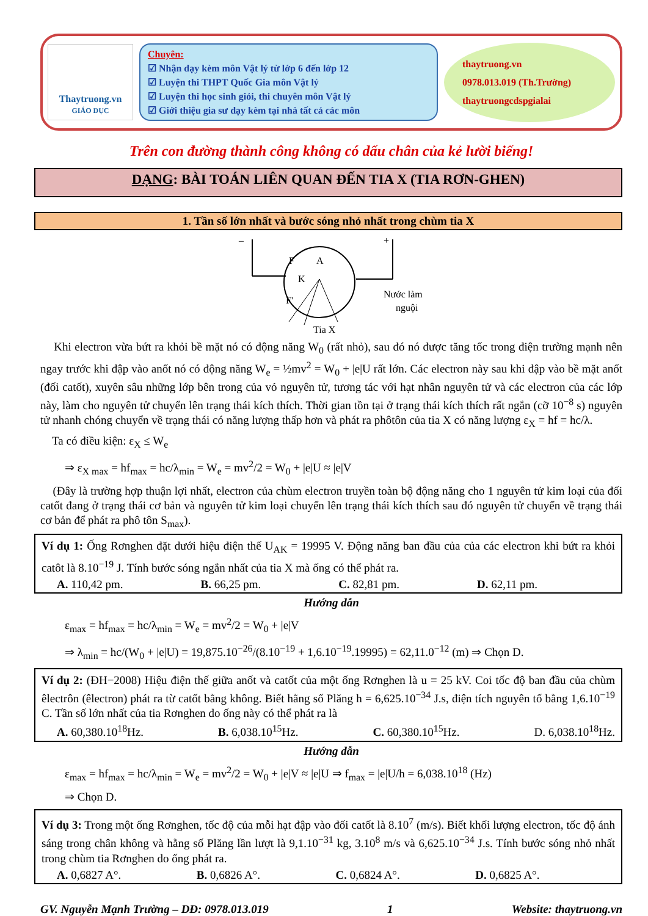Thaytruong.vn
GIÁO DỤC
Chuyên:
☑ Nhận dạy kèm môn Vật lý từ lớp 6 đến lớp 12
☑ Luyện thi THPT Quốc Gia môn Vật lý
☑ Luyện thi học sinh giỏi, thi chuyên môn Vật lý
☑ Giới thiệu gia sư dạy kèm tại nhà tất cả các môn
thaytruong.vn
0978.013.019 (Th.Trường)
thaytruongcdspgialai
Trên con đường thành công không có dấu chân của kẻ lười biếng!
DẠNG: BÀI TOÁN LIÊN QUAN ĐẾN TIA X (TIA RƠN-GHEN)
1. Tần số lớn nhất và bước sóng nhỏ nhất trong chùm tia X
F
K
A
F'
–
+
Nước làm
nguội
Tia X
Khi electron vừa bứt ra khỏi bề mặt nó có động năng W<sub>0</sub> (rất nhỏ), sau đó nó được tăng tốc trong điện trường mạnh nên ngay trước khi đập vào anốt nó có động năng W<sub>e</sub> = ½mv<sup>2</sup> = W<sub>0</sub> + |e|U rất lớn. Các electron này sau khi đập vào bề mặt anốt (đối catốt), xuyên sâu những lớp bên trong của vỏ nguyên tử, tương tác với hạt nhân nguyên tử và các electron của các lớp này, làm cho nguyên tử chuyển lên trạng thái kích thích. Thời gian tồn tại ở trạng thái kích thích rất ngắn (cỡ 10<sup>−8</sup> s) nguyên tử nhanh chóng chuyển về trạng thái có năng lượng thấp hơn và phát ra phôtôn của tia X có năng lượng ε<sub>X</sub> = hf = hc/λ.
Ta có điều kiện: ε<sub>X</sub> ≤ W<sub>e</sub>
⇒ ε<sub>X max</sub> = hf<sub>max</sub> = hc/λ<sub>min</sub> = W<sub>e</sub> = mv<sup>2</sup>/2 = W<sub>0</sub> + |e|U ≈ |e|V
(Đây là trường hợp thuận lợi nhất, electron của chùm electron truyền toàn bộ động năng cho 1 nguyên tử kim loại của đối catốt đang ở trạng thái cơ bản và nguyên tử kim loại chuyển lên trạng thái kích thích sau đó nguyên tử chuyển về trạng thái cơ bản để phát ra phô tôn S<sub>max</sub>).
Ví dụ 1: Ống Rơnghen đặt dưới hiệu điện thế U<sub>AK</sub> = 19995 V. Động năng ban đầu của của các electron khi bứt ra khỏi catôt là 8.10<sup>−19</sup> J. Tính bước sóng ngắn nhất của tia X mà ống có thể phát ra.
A. 110,42 pm. B. 66,25 pm. C. 82,81 pm. D. 62,11 pm.
Hướng dẫn
ε<sub>max</sub> = hf<sub>max</sub> = hc/λ<sub>min</sub> = W<sub>e</sub> = mv<sup>2</sup>/2 = W<sub>0</sub> + |e|V
⇒ λ<sub>min</sub> = hc/(W<sub>0</sub> + |e|U) = 19,875.10<sup>−26</sup>/(8.10<sup>−19</sup> + 1,6.10<sup>−19</sup>.19995) = 62,11.0<sup>−12</sup> (m) ⇒ Chọn D.
Ví dụ 2: (ĐH−2008) Hiệu điện thế giữa anốt và catốt của một ống Rơnghen là u = 25 kV. Coi tốc độ ban đầu của chùm êlectrôn (êlectron) phát ra từ catốt bằng không. Biết hằng số Plăng h = 6,625.10<sup>−34</sup> J.s, điện tích nguyên tố bằng 1,6.10<sup>−19</sup> C. Tần số lớn nhất của tia Rơnghen do ống này có thể phát ra là
A. 60,380.10<sup>18</sup>Hz. B. 6,038.10<sup>15</sup>Hz. C. 60,380.10<sup>15</sup>Hz. D. 6,038.10<sup>18</sup>Hz.
Hướng dẫn
ε<sub>max</sub> = hf<sub>max</sub> = hc/λ<sub>min</sub> = W<sub>e</sub> = mv<sup>2</sup>/2 = W<sub>0</sub> + |e|V ≈ |e|U ⇒ f<sub>max</sub> = |e|U/h = 6,038.10<sup>18</sup> (Hz)
⇒ Chọn D.
Ví dụ 3: Trong một ống Rơnghen, tốc độ của mỗi hạt đập vào đối catốt là 8.10<sup>7</sup> (m/s). Biết khối lượng electron, tốc độ ánh sáng trong chân không và hằng số Plăng lần lượt là 9,1.10<sup>−31</sup> kg, 3.10<sup>8</sup> m/s và 6,625.10<sup>−34</sup> J.s. Tính bước sóng nhỏ nhất trong chùm tia Rơnghen do ống phát ra.
A. 0,6827 A°. B. 0,6826 A°. C. 0,6824 A°. D. 0,6825 A°.
GV. Nguyễn Mạnh Trường – DĐ: 0978.013.019 1 Website: thaytruong.vn